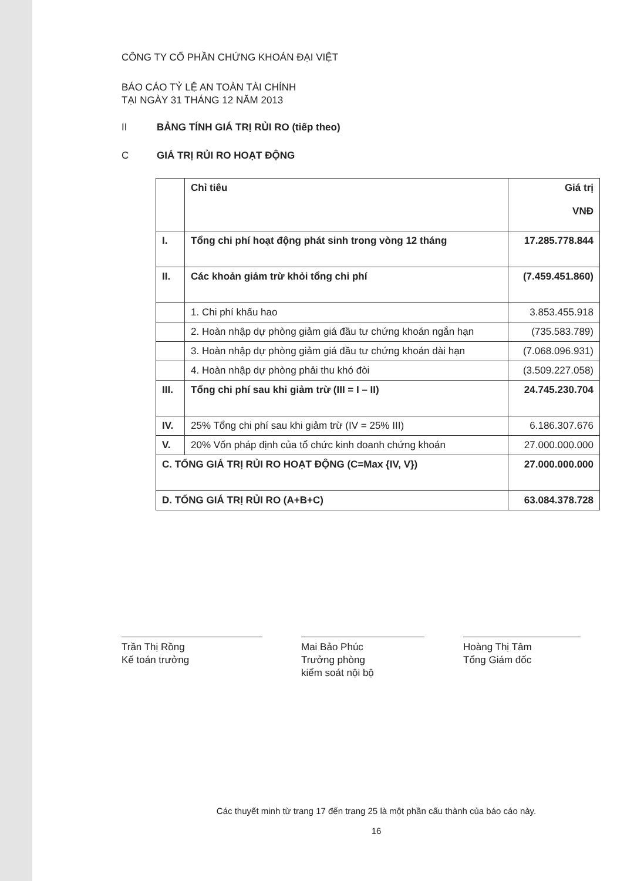CÔNG TY CỔ PHẦN CHỨNG KHOÁN ĐẠI VIỆT
BÁO CÁO TỶ LỆ AN TOÀN TÀI CHÍNH
TẠI NGÀY 31 THÁNG 12 NĂM 2013
II BẢNG TÍNH GIÁ TRỊ RỦI RO (tiếp theo)
C GIÁ TRỊ RỦI RO HOẠT ĐỘNG
| | Chỉ tiêu | Giá trị VNĐ |
| --- | --- | --- |
| I. | Tổng chi phí hoạt động phát sinh trong vòng 12 tháng | 17.285.778.844 |
| II. | Các khoản giảm trừ khỏi tổng chi phí | (7.459.451.860) |
| | 1. Chi phí khấu hao | 3.853.455.918 |
| | 2. Hoàn nhập dự phòng giảm giá đầu tư chứng khoán ngắn hạn | (735.583.789) |
| | 3. Hoàn nhập dự phòng giảm giá đầu tư chứng khoán dài hạn | (7.068.096.931) |
| | 4. Hoàn nhập dự phòng phải thu khó đòi | (3.509.227.058) |
| III. | Tổng chi phí sau khi giảm trừ (III = I – II) | 24.745.230.704 |
| IV. | 25% Tổng chi phí sau khi giảm trừ (IV = 25% III) | 6.186.307.676 |
| V. | 20% Vốn pháp định của tổ chức kinh doanh chứng khoán | 27.000.000.000 |
| C. TỔNG GIÁ TRỊ RỦI RO HOẠT ĐỘNG (C=Max {IV, V}) | | 27.000.000.000 |
| D. TỔNG GIÁ TRỊ RỦI RO (A+B+C) | | 63.084.378.728 |
Trần Thị Rồng
Kế toán trưởng
Mai Bảo Phúc
Trưởng phòng
kiểm soát nội bộ
Hoàng Thị Tâm
Tổng Giám đốc
Các thuyết minh từ trang 17 đến trang 25 là một phần cấu thành của báo cáo này.
16